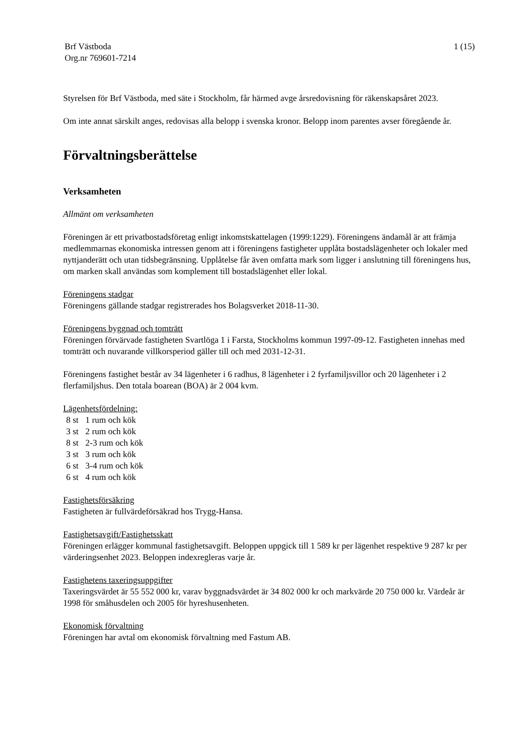Brf Västboda
Org.nr 769601-7214
1 (15)
Styrelsen för Brf Västboda, med säte i Stockholm, får härmed avge årsredovisning för räkenskapsåret 2023.
Om inte annat särskilt anges, redovisas alla belopp i svenska kronor. Belopp inom parentes avser föregående år.
Förvaltningsberättelse
Verksamheten
Allmänt om verksamheten
Föreningen är ett privatbostadsföretag enligt inkomstskattelagen (1999:1229). Föreningens ändamål är att främja medlemmarnas ekonomiska intressen genom att i föreningens fastigheter upplåta bostadslägenheter och lokaler med nyttjanderätt och utan tidsbegränsning. Upplåtelse får även omfatta mark som ligger i anslutning till föreningens hus, om marken skall användas som komplement till bostadslägenhet eller lokal.
Föreningens stadgar
Föreningens gällande stadgar registrerades hos Bolagsverket 2018-11-30.
Föreningens byggnad och tomträtt
Föreningen förvärvade fastigheten Svartlöga 1 i Farsta, Stockholms kommun 1997-09-12. Fastigheten innehas med tomträtt och nuvarande villkorsperiod gäller till och med 2031-12-31.
Föreningens fastighet består av 34 lägenheter i 6 radhus, 8 lägenheter i 2 fyrfamiljsvillor och 20 lägenheter i 2 flerfamiljshus. Den totala boarean (BOA) är 2 004 kvm.
Lägenhetsfördelning:
| 8 st | 1 rum och kök |
| 3 st | 2 rum och kök |
| 8 st | 2-3 rum och kök |
| 3 st | 3 rum och kök |
| 6 st | 3-4 rum och kök |
| 6 st | 4 rum och kök |
Fastighetsförsäkring
Fastigheten är fullvärdeförsäkrad hos Trygg-Hansa.
Fastighetsavgift/Fastighetsskatt
Föreningen erlägger kommunal fastighetsavgift. Beloppen uppgick till 1 589 kr per lägenhet respektive 9 287 kr per värderingsenhet 2023. Beloppen indexregleras varje år.
Fastighetens taxeringsuppgifter
Taxeringsvärdet är 55 552 000 kr, varav byggnadsvärdet är 34 802 000 kr och markvärde 20 750 000 kr. Värdeår är 1998 för småhusdelen och 2005 för hyreshusenheten.
Ekonomisk förvaltning
Föreningen har avtal om ekonomisk förvaltning med Fastum AB.